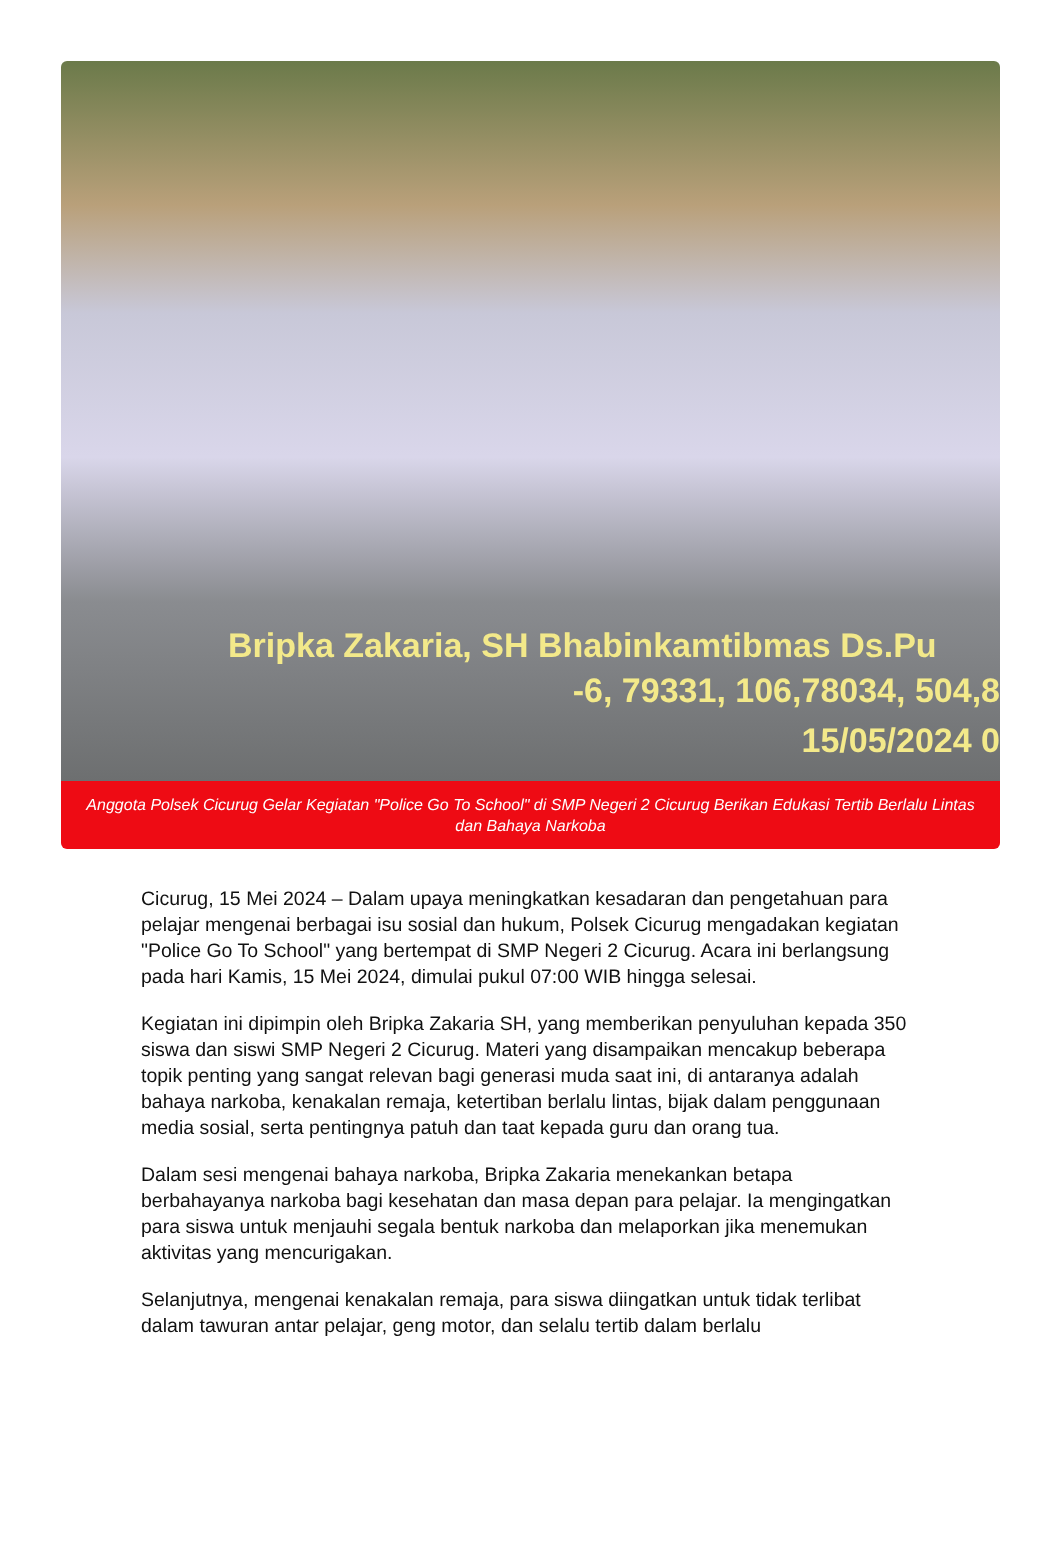Bripka Zakaria, SH Bhabinkamtibmas Ds.Pu
-6, 79331, 106,78034, 504,8
15/05/2024 0
Anggota Polsek Cicurug Gelar Kegiatan "Police Go To School" di SMP Negeri 2 Cicurug Berikan Edukasi Tertib Berlalu Lintas dan Bahaya Narkoba
Cicurug, 15 Mei 2024 – Dalam upaya meningkatkan kesadaran dan pengetahuan para pelajar mengenai berbagai isu sosial dan hukum, Polsek Cicurug mengadakan kegiatan "Police Go To School" yang bertempat di SMP Negeri 2 Cicurug. Acara ini berlangsung pada hari Kamis, 15 Mei 2024, dimulai pukul 07:00 WIB hingga selesai.
Kegiatan ini dipimpin oleh Bripka Zakaria SH, yang memberikan penyuluhan kepada 350 siswa dan siswi SMP Negeri 2 Cicurug. Materi yang disampaikan mencakup beberapa topik penting yang sangat relevan bagi generasi muda saat ini, di antaranya adalah bahaya narkoba, kenakalan remaja, ketertiban berlalu lintas, bijak dalam penggunaan media sosial, serta pentingnya patuh dan taat kepada guru dan orang tua.
Dalam sesi mengenai bahaya narkoba, Bripka Zakaria menekankan betapa berbahayanya narkoba bagi kesehatan dan masa depan para pelajar. Ia mengingatkan para siswa untuk menjauhi segala bentuk narkoba dan melaporkan jika menemukan aktivitas yang mencurigakan.
Selanjutnya, mengenai kenakalan remaja, para siswa diingatkan untuk tidak terlibat dalam tawuran antar pelajar, geng motor, dan selalu tertib dalam berlalu